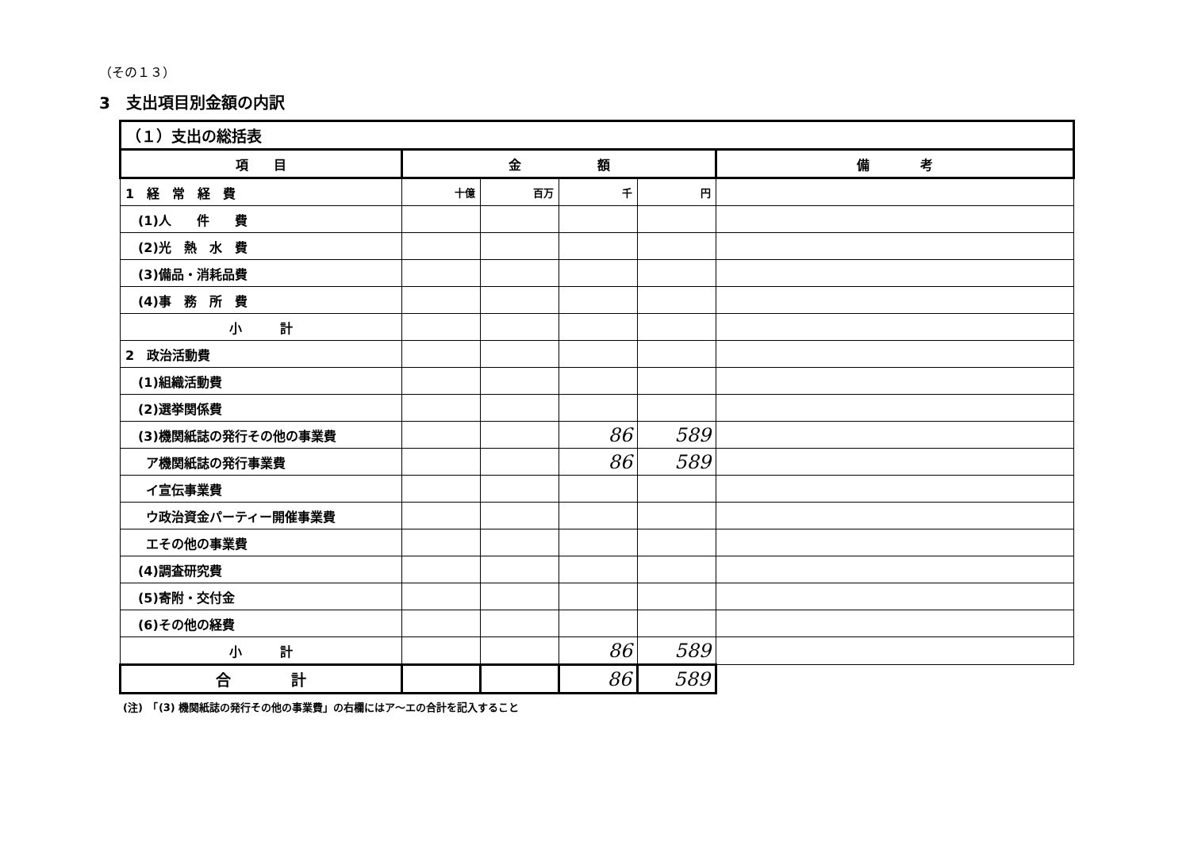（その１３）
3　支出項目別金額の内訳
| （１）支出の総括表 | | | | | |
| 項 目 | 金 額 | | | | 備 考 |
| 1 経 常 経 費 | 十億 | 百万 | 千 | 円 | |
| (1)人 件 費 | | | | | |
| (2)光 熱 水 費 | | | | | |
| (3)備品・消耗品費 | | | | | |
| (4)事 務 所 費 | | | | | |
| 小 計 | | | | | |
| 2 政治活動費 | | | | | |
| (1)組織活動費 | | | | | |
| (2)選挙関係費 | | | | | |
| (3)機関紙誌の発行その他の事業費 | | | 86 | 589 | |
| ア機関紙誌の発行事業費 | | | 86 | 589 | |
| イ宣伝事業費 | | | | | |
| ウ政治資金パーティー開催事業費 | | | | | |
| エその他の事業費 | | | | | |
| (4)調査研究費 | | | | | |
| (5)寄附・交付金 | | | | | |
| (6)その他の経費 | | | | | |
| 小 計 | | | 86 | 589 | |
| 合 計 | | | 86 | 589 | |
(注)　「(3) 機関紙誌の発行その他の事業費」の右欄にはア～エの合計を記入すること